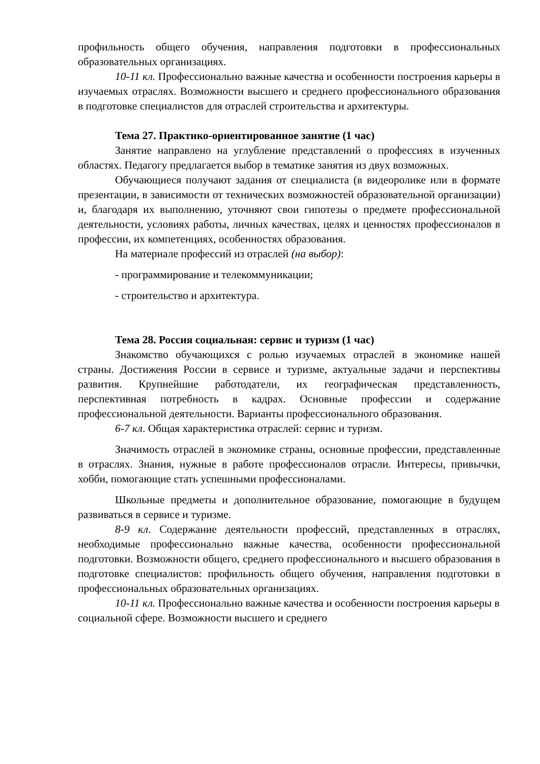профильность общего обучения, направления подготовки в профессиональных образовательных организациях.
10-11 кл. Профессионально важные качества и особенности построения карьеры в изучаемых отраслях. Возможности высшего и среднего профессионального образования в подготовке специалистов для отраслей строительства и архитектуры.
Тема 27. Практико-ориентированное занятие (1 час)
Занятие направлено на углубление представлений о профессиях в изученных областях. Педагогу предлагается выбор в тематике занятия из двух возможных.
Обучающиеся получают задания от специалиста (в видеоролике или в формате презентации, в зависимости от технических возможностей образовательной организации) и, благодаря их выполнению, уточняют свои гипотезы о предмете профессиональной деятельности, условиях работы, личных качествах, целях и ценностях профессионалов в профессии, их компетенциях, особенностях образования.
На материале профессий из отраслей (на выбор):
- программирование и телекоммуникации;
- строительство и архитектура.
Тема 28. Россия социальная: сервис и туризм (1 час)
Знакомство обучающихся с ролью изучаемых отраслей в экономике нашей страны. Достижения России в сервисе и туризме, актуальные задачи и перспективы развития. Крупнейшие работодатели, их географическая представленность, перспективная потребность в кадрах. Основные профессии и содержание профессиональной деятельности. Варианты профессионального образования.
6-7 кл. Общая характеристика отраслей: сервис и туризм.
Значимость отраслей в экономике страны, основные профессии, представленные в отраслях. Знания, нужные в работе профессионалов отрасли. Интересы, привычки, хобби, помогающие стать успешными профессионалами.
Школьные предметы и дополнительное образование, помогающие в будущем развиваться в сервисе и туризме.
8-9 кл. Содержание деятельности профессий, представленных в отраслях, необходимые профессионально важные качества, особенности профессиональной подготовки. Возможности общего, среднего профессионального и высшего образования в подготовке специалистов: профильность общего обучения, направления подготовки в профессиональных образовательных организациях.
10-11 кл. Профессионально важные качества и особенности построения карьеры в социальной сфере. Возможности высшего и среднего